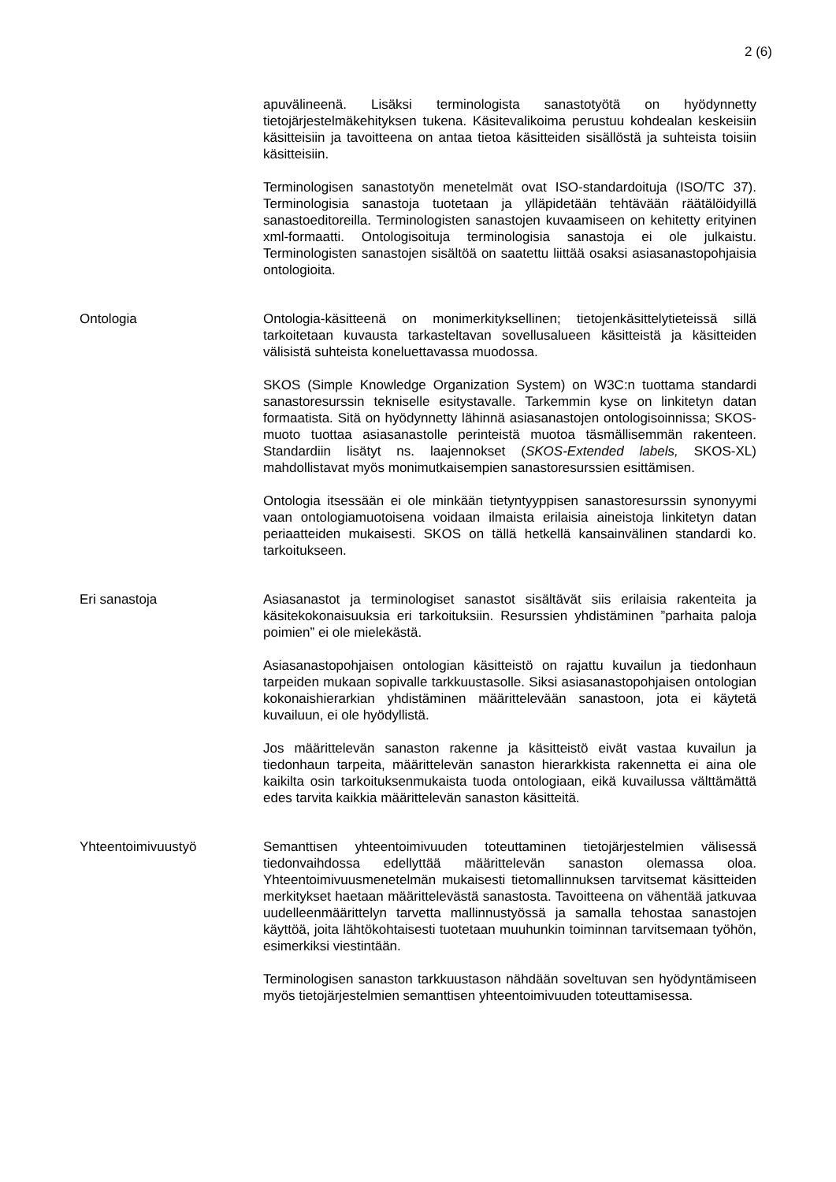2 (6)
apuvälineenä. Lisäksi terminologista sanastotyötä on hyödynnetty tietojärjestelmäkehityksen tukena. Käsitevalikoima perustuu kohdealan keskeisiin käsitteisiin ja tavoitteena on antaa tietoa käsitteiden sisällöstä ja suhteista toisiin käsitteisiin.
Terminologisen sanastotyön menetelmät ovat ISO-standardoituja (ISO/TC 37). Terminologisia sanastoja tuotetaan ja ylläpidetään tehtävään räätälöidyillä sanastoeditoreilla. Terminologisten sanastojen kuvaamiseen on kehitetty erityinen xml-formaatti. Ontologisoituja terminologisia sanastoja ei ole julkaistu. Terminologisten sanastojen sisältöä on saatettu liittää osaksi asiasanastopohjaisia ontologioita.
Ontologia Ontologia-käsitteenä on monimerkityksellinen; tietojenkäsittelytieteissä sillä tarkoitetaan kuvausta tarkasteltavan sovellusalueen käsitteistä ja käsitteiden välisistä suhteista koneluettavassa muodossa.
SKOS (Simple Knowledge Organization System) on W3C:n tuottama standardi sanastoresurssin tekniselle esitystavalle. Tarkemmin kyse on linkitetyn datan formaatista. Sitä on hyödynnetty lähinnä asiasanastojen ontologisoinnissa; SKOS-muoto tuottaa asiasanastolle perinteistä muotoa täsmällisemmän rakenteen. Standardiin lisätyt ns. laajennokset (SKOS-Extended labels, SKOS-XL) mahdollistavat myös monimutkaisempien sanastoresurssien esittämisen.
Ontologia itsessään ei ole minkään tietyntyyppisen sanastoresurssin synonyymi vaan ontologiamuotoisena voidaan ilmaista erilaisia aineistoja linkitetyn datan periaatteiden mukaisesti. SKOS on tällä hetkellä kansainvälinen standardi ko. tarkoitukseen.
Eri sanastoja Asiasanastot ja terminologiset sanastot sisältävät siis erilaisia rakenteita ja käsitekokonaisuuksia eri tarkoituksiin. Resurssien yhdistäminen ”parhaita paloja poimien” ei ole mielekästä.
Asiasanastopohjaisen ontologian käsitteistö on rajattu kuvailun ja tiedonhaun tarpeiden mukaan sopivalle tarkkuustasolle. Siksi asiasanastopohjaisen ontologian kokonaishierarkian yhdistäminen määrittelevään sanastoon, jota ei käytetä kuvailuun, ei ole hyödyllistä.
Jos määrittelevän sanaston rakenne ja käsitteistö eivät vastaa kuvailun ja tiedonhaun tarpeita, määrittelevän sanaston hierarkkista rakennetta ei aina ole kaikilta osin tarkoituksenmukaista tuoda ontologiaan, eikä kuvailussa välttämättä edes tarvita kaikkia määrittelevän sanaston käsitteitä.
Yhteentoimivuustyö Semanttisen yhteentoimivuuden toteuttaminen tietojärjestelmien välisessä tiedonvaihdossa edellyttää määrittelevän sanaston olemassa oloa. Yhteentoimivuusmenetelmän mukaisesti tietomallinnuksen tarvitsemat käsitteiden merkitykset haetaan määrittelevästä sanastosta. Tavoitteena on vähentää jatkuvaa uudelleenmäärittelyn tarvetta mallinnustyössä ja samalla tehostaa sanastojen käyttöä, joita lähtökohtaisesti tuotetaan muuhunkin toiminnan tarvitsemaan työhön, esimerkiksi viestintään.
Terminologisen sanaston tarkkuustason nähdään soveltuvan sen hyödyntämiseen myös tietojärjestelmien semanttisen yhteentoimivuuden toteuttamisessa.